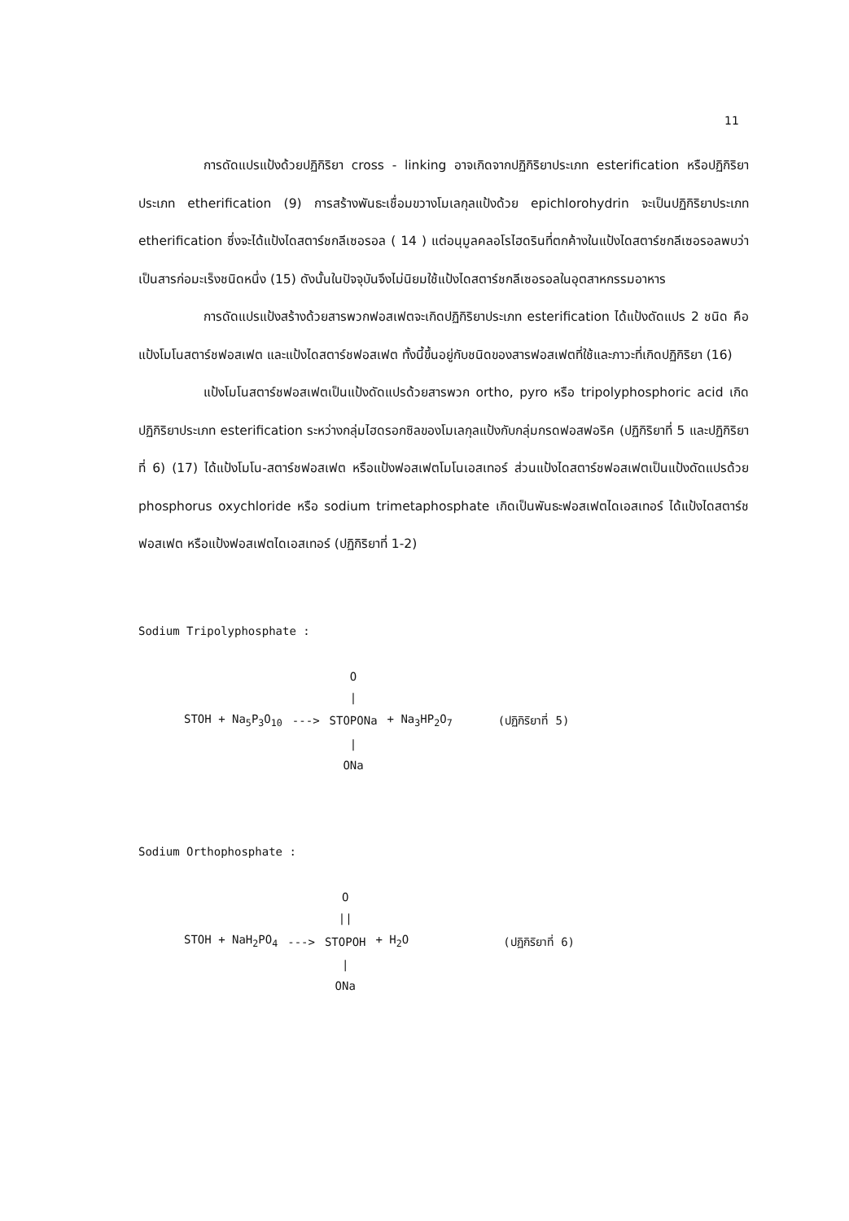11
การดัดแปรแป้งด้วยปฏิกิริยา cross - linking อาจเกิดจากปฏิกิริยาประเภท esterification หรือปฏิกิริยาประเภท etherification (9) การสร้างพันธะเชื่อมขวางโมเลกุลแป้งด้วย epichlorohydrin จะเป็นปฏิกิริยาประเภท etherification ซึ่งจะได้แป้งไดสตาร์ชกลีเซอรอล ( 14 ) แต่อนุมูลคลอโรไฮดรินที่ตกค้างในแป้งไดสตาร์ชกลีเซอรอลพบว่าเป็นสารก่อมะเร็งชนิดหนึ่ง (15) ดังนั้นในปัจจุบันจึงไม่นิยมใช้แป้งไดสตาร์ชกลีเซอรอลในอุตสาหกรรมอาหาร
การดัดแปรแป้งสร้างด้วยสารพวกฟอสเฟตจะเกิดปฏิกิริยาประเภท esterification ได้แป้งดัดแปร 2 ชนิด คือแป้งโมโนสตาร์ชฟอสเฟต และแป้งไดสตาร์ชฟอสเฟต ทั้งนี้ขึ้นอยู่กับชนิดของสารฟอสเฟตที่ใช้และภาวะที่เกิดปฏิกิริยา (16)
แป้งโมโนสตาร์ชฟอสเฟตเป็นแป้งดัดแปรด้วยสารพวก ortho, pyro หรือ tripolyphosphoric acid เกิดปฏิกิริยาประเภท esterification ระหว่างกลุ่มไฮดรอกซิลของโมเลกุลแป้งกับกลุ่มกรดฟอสฟอริค (ปฏิกิริยาที่ 5 และปฏิกิริยาที่ 6) (17) ได้แป้งโมโน-สตาร์ชฟอสเฟต หรือแป้งฟอสเฟตโมโนเอสเทอร์ ส่วนแป้งไดสตาร์ชฟอสเฟตเป็นแป้งดัดแปรด้วย phosphorus oxychloride หรือ sodium trimetaphosphate เกิดเป็นพันธะฟอสเฟตไดเอสเทอร์ ได้แป้งไดสตาร์ชฟอสเฟต หรือแป้งฟอสเฟตไดเอสเทอร์ (ปฏิกิริยาที่ 1-2)
Sodium Tripolyphosphate :
| | | O / | | |
| STOH + Na<sub>5</sub>P<sub>3</sub>O<sub>10</sub> | ---> | STOPONa | + Na<sub>3</sub>HP<sub>2</sub>O<sub>7</sub> | (ปฏิกิริยาที่ 5) |
| | | / ONa | | |
Sodium Orthophosphate :
| | | O // | | |
| STOH + NaH<sub>2</sub>PO<sub>4</sub> | ---> | STOPOH | + H<sub>2</sub>O | (ปฏิกิริยาที่ 6) |
| | | / ONa | | |